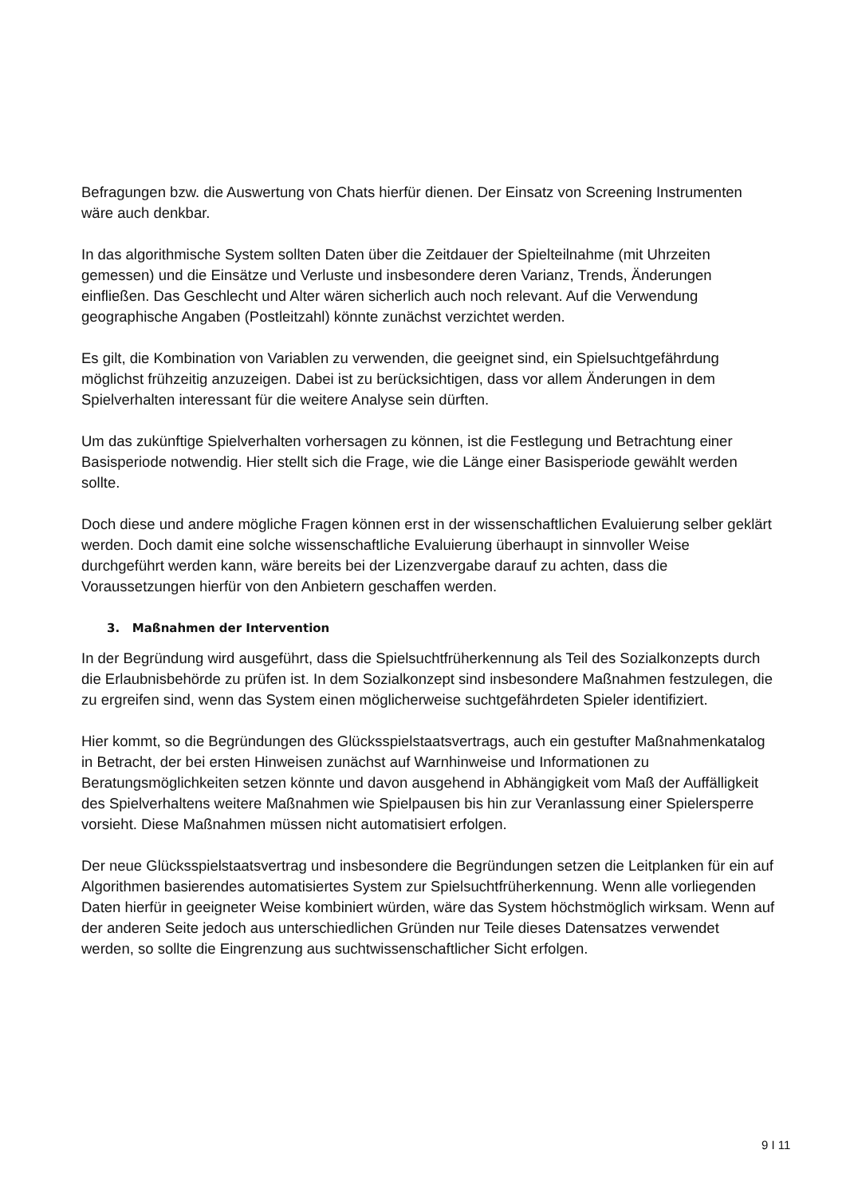Befragungen bzw. die Auswertung von Chats hierfür dienen. Der Einsatz von Screening Instrumenten wäre auch denkbar.
In das algorithmische System sollten Daten über die Zeitdauer der Spielteilnahme (mit Uhrzeiten gemessen) und die Einsätze und Verluste und insbesondere deren Varianz, Trends, Änderungen einfließen. Das Geschlecht und Alter wären sicherlich auch noch relevant. Auf die Verwendung geographische Angaben (Postleitzahl) könnte zunächst verzichtet werden.
Es gilt, die Kombination von Variablen zu verwenden, die geeignet sind, ein Spielsuchtgefährdung möglichst frühzeitig anzuzeigen. Dabei ist zu berücksichtigen, dass vor allem Änderungen in dem Spielverhalten interessant für die weitere Analyse sein dürften.
Um das zukünftige Spielverhalten vorhersagen zu können, ist die Festlegung und Betrachtung einer Basisperiode notwendig. Hier stellt sich die Frage, wie die Länge einer Basisperiode gewählt werden sollte.
Doch diese und andere mögliche Fragen können erst in der wissenschaftlichen Evaluierung selber geklärt werden. Doch damit eine solche wissenschaftliche Evaluierung überhaupt in sinnvoller Weise durchgeführt werden kann, wäre bereits bei der Lizenzvergabe darauf zu achten, dass die Voraussetzungen hierfür von den Anbietern geschaffen werden.
3. Maßnahmen der Intervention
In der Begründung wird ausgeführt, dass die Spielsuchtfrüherkennung als Teil des Sozialkonzepts durch die Erlaubnisbehörde zu prüfen ist. In dem Sozialkonzept sind insbesondere Maßnahmen festzulegen, die zu ergreifen sind, wenn das System einen möglicherweise suchtgefährdeten Spieler identifiziert.
Hier kommt, so die Begründungen des Glücksspielstaatsvertrags, auch ein gestufter Maßnahmenkatalog in Betracht, der bei ersten Hinweisen zunächst auf Warnhinweise und Informationen zu Beratungsmöglichkeiten setzen könnte und davon ausgehend in Abhängigkeit vom Maß der Auffälligkeit des Spielverhaltens weitere Maßnahmen wie Spielpausen bis hin zur Veranlassung einer Spielersperre vorsieht. Diese Maßnahmen müssen nicht automatisiert erfolgen.
Der neue Glücksspielstaatsvertrag und insbesondere die Begründungen setzen die Leitplanken für ein auf Algorithmen basierendes automatisiertes System zur Spielsuchtfrüherkennung. Wenn alle vorliegenden Daten hierfür in geeigneter Weise kombiniert würden, wäre das System höchstmöglich wirksam. Wenn auf der anderen Seite jedoch aus unterschiedlichen Gründen nur Teile dieses Datensatzes verwendet werden, so sollte die Eingrenzung aus suchtwissenschaftlicher Sicht erfolgen.
9 I 11